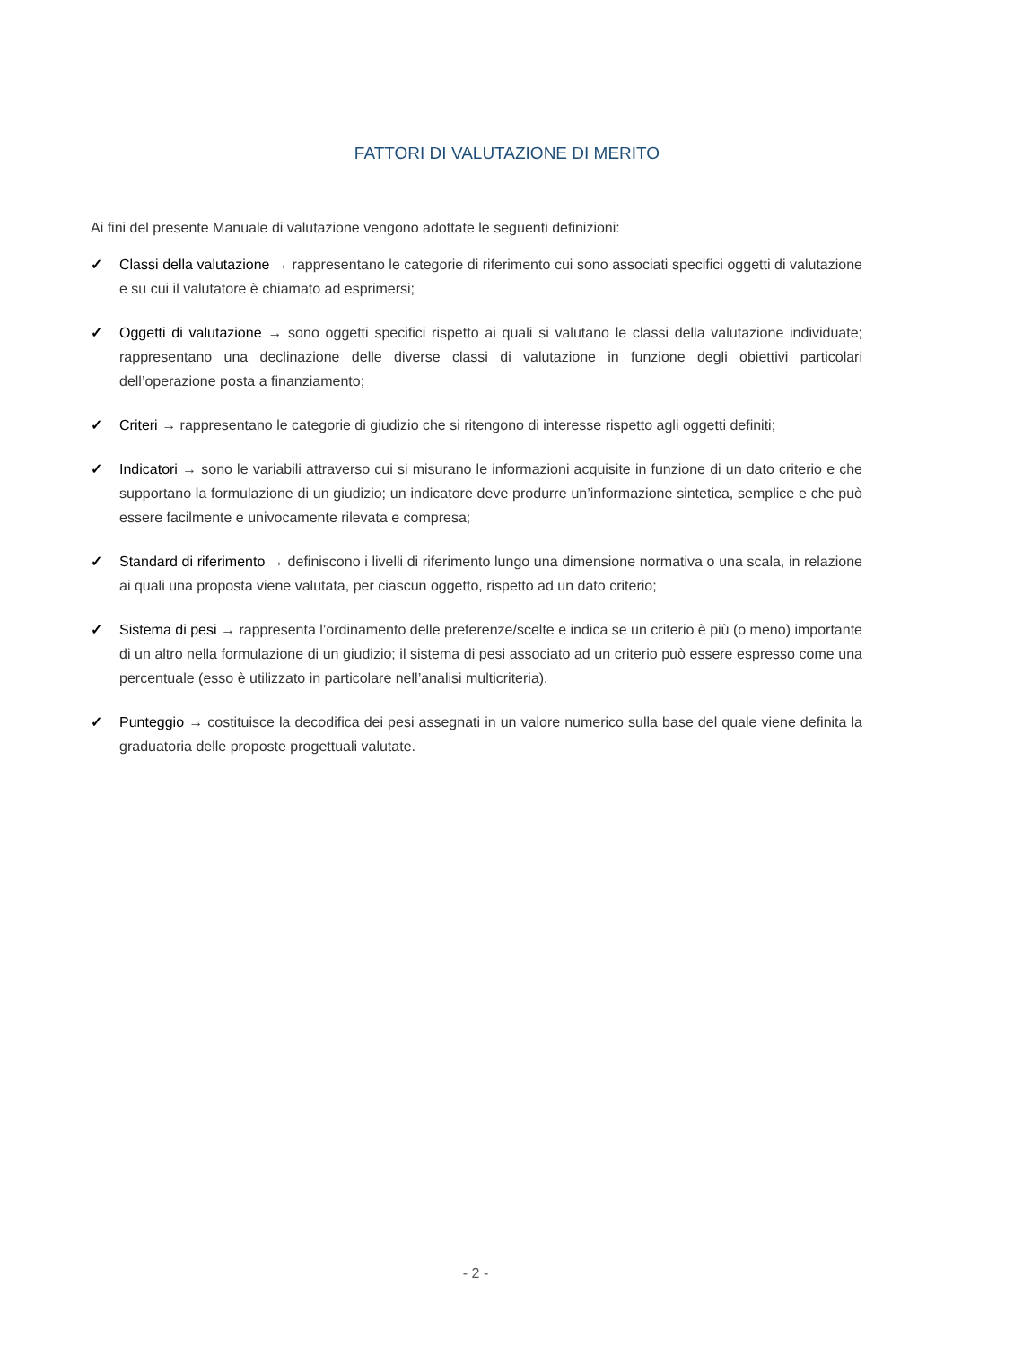FATTORI DI VALUTAZIONE DI MERITO
Ai fini del presente Manuale di valutazione vengono adottate le seguenti definizioni:
✓ Classi della valutazione → rappresentano le categorie di riferimento cui sono associati specifici oggetti di valutazione e su cui il valutatore è chiamato ad esprimersi;
✓ Oggetti di valutazione → sono oggetti specifici rispetto ai quali si valutano le classi della valutazione individuate; rappresentano una declinazione delle diverse classi di valutazione in funzione degli obiettivi particolari dell’operazione posta a finanziamento;
✓ Criteri → rappresentano le categorie di giudizio che si ritengono di interesse rispetto agli oggetti definiti;
✓ Indicatori → sono le variabili attraverso cui si misurano le informazioni acquisite in funzione di un dato criterio e che supportano la formulazione di un giudizio; un indicatore deve produrre un’informazione sintetica, semplice e che può essere facilmente e univocamente rilevata e compresa;
✓ Standard di riferimento → definiscono i livelli di riferimento lungo una dimensione normativa o una scala, in relazione ai quali una proposta viene valutata, per ciascun oggetto, rispetto ad un dato criterio;
✓ Sistema di pesi → rappresenta l’ordinamento delle preferenze/scelte e indica se un criterio è più (o meno) importante di un altro nella formulazione di un giudizio; il sistema di pesi associato ad un criterio può essere espresso come una percentuale (esso è utilizzato in particolare nell’analisi multicriteria).
✓ Punteggio → costituisce la decodifica dei pesi assegnati in un valore numerico sulla base del quale viene definita la graduatoria delle proposte progettuali valutate.
- 2 -